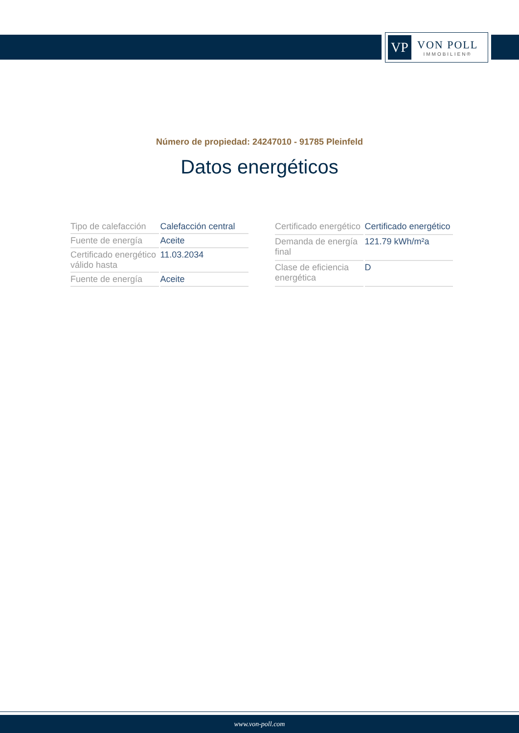VP
VON POLL
IMMOBILIEN®
Número de propiedad: 24247010 - 91785 Pleinfeld
Datos energéticos
| Tipo de calefacción | Calefacción central |
| Fuente de energía | Aceite |
| Certificado energético válido hasta | 11.03.2034 |
| Fuente de energía | Aceite |
| Certificado energético | Certificado energético |
| Demanda de energía final | 121.79 kWh/m²a |
| Clase de eficiencia energética | D |
www.von-poll.com